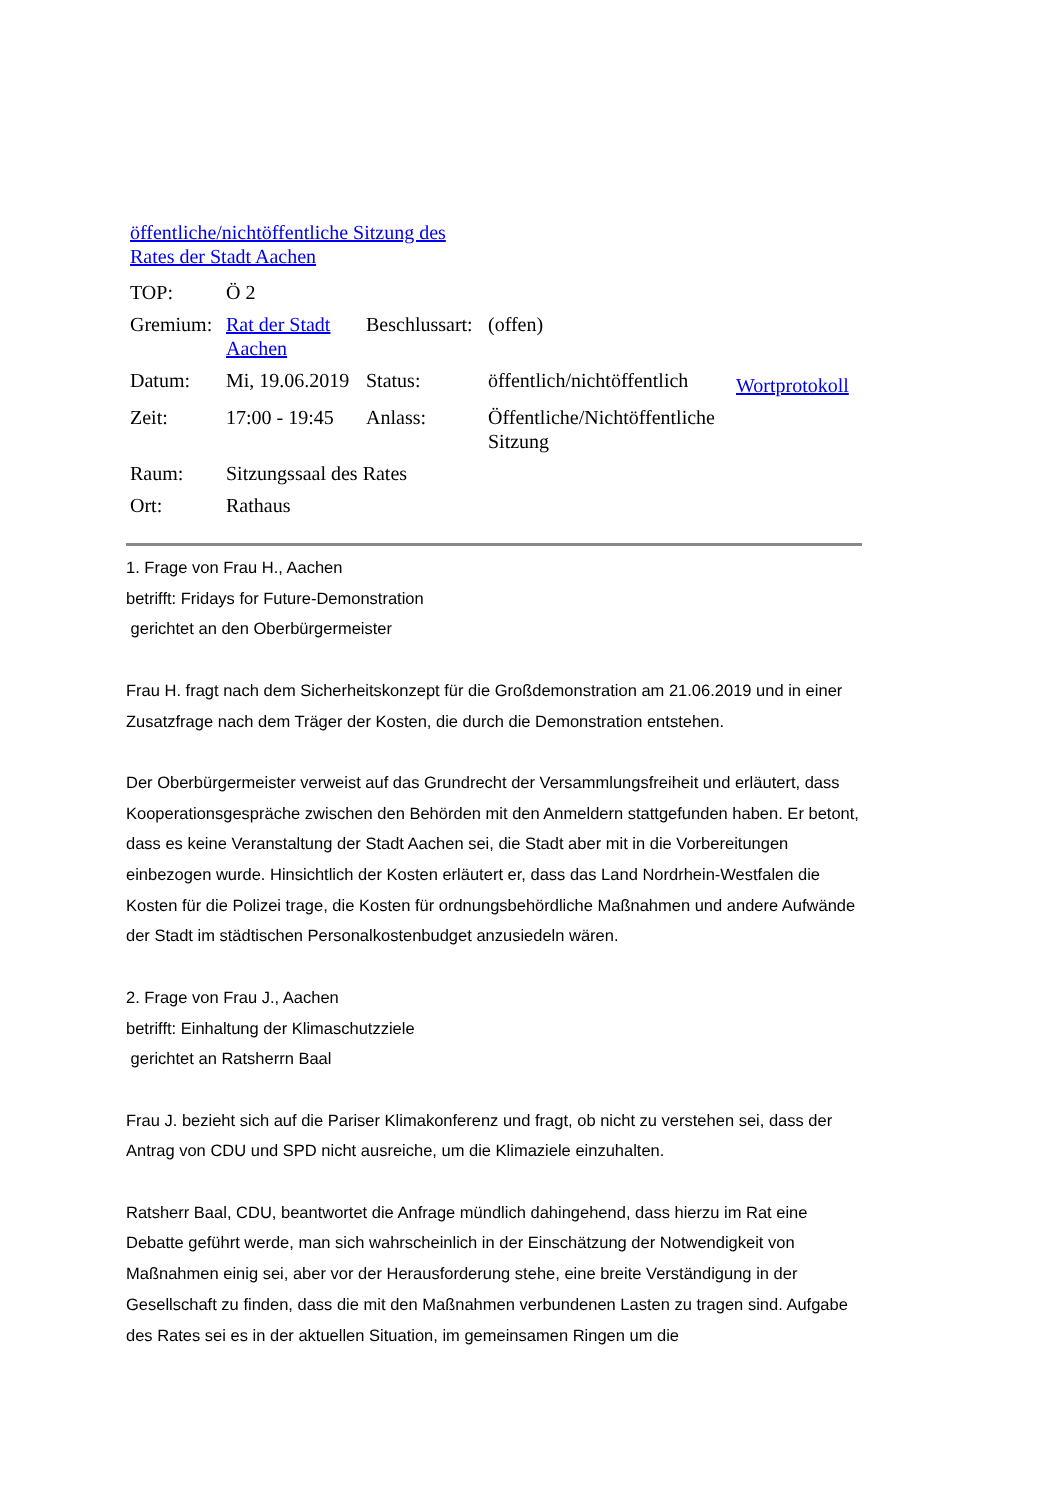öffentliche/nichtöffentliche Sitzung des
Rates der Stadt Aachen
| TOP: | Ö 2 | | | |
| Gremium: | Rat der Stadt Aachen | Beschlussart: | (offen) | |
| Datum: | Mi, 19.06.2019 | Status: | öffentlich/nichtöffentlich | Wortprotokoll |
| Zeit: | 17:00 - 19:45 | Anlass: | Öffentliche/Nichtöffentliche Sitzung | |
| Raum: | Sitzungssaal des Rates | | | |
| Ort: | Rathaus | | | |
1. Frage von Frau H., Aachen
betrifft: Fridays for Future-Demonstration
gerichtet an den Oberbürgermeister
Frau H. fragt nach dem Sicherheitskonzept für die Großdemonstration am 21.06.2019 und in einer Zusatzfrage nach dem Träger der Kosten, die durch die Demonstration entstehen.
Der Oberbürgermeister verweist auf das Grundrecht der Versammlungsfreiheit und erläutert, dass Kooperationsgespräche zwischen den Behörden mit den Anmeldern stattgefunden haben. Er betont, dass es keine Veranstaltung der Stadt Aachen sei, die Stadt aber mit in die Vorbereitungen einbezogen wurde. Hinsichtlich der Kosten erläutert er, dass das Land Nordrhein-Westfalen die Kosten für die Polizei trage, die Kosten für ordnungsbehördliche Maßnahmen und andere Aufwände der Stadt im städtischen Personalkostenbudget anzusiedeln wären.
2. Frage von Frau J., Aachen
betrifft: Einhaltung der Klimaschutzziele
gerichtet an Ratsherrn Baal
Frau J. bezieht sich auf die Pariser Klimakonferenz und fragt, ob nicht zu verstehen sei, dass der Antrag von CDU und SPD nicht ausreiche, um die Klimaziele einzuhalten.
Ratsherr Baal, CDU, beantwortet die Anfrage mündlich dahingehend, dass hierzu im Rat eine Debatte geführt werde, man sich wahrscheinlich in der Einschätzung der Notwendigkeit von Maßnahmen einig sei, aber vor der Herausforderung stehe, eine breite Verständigung in der Gesellschaft zu finden, dass die mit den Maßnahmen verbundenen Lasten zu tragen sind. Aufgabe des Rates sei es in der aktuellen Situation, im gemeinsamen Ringen um die